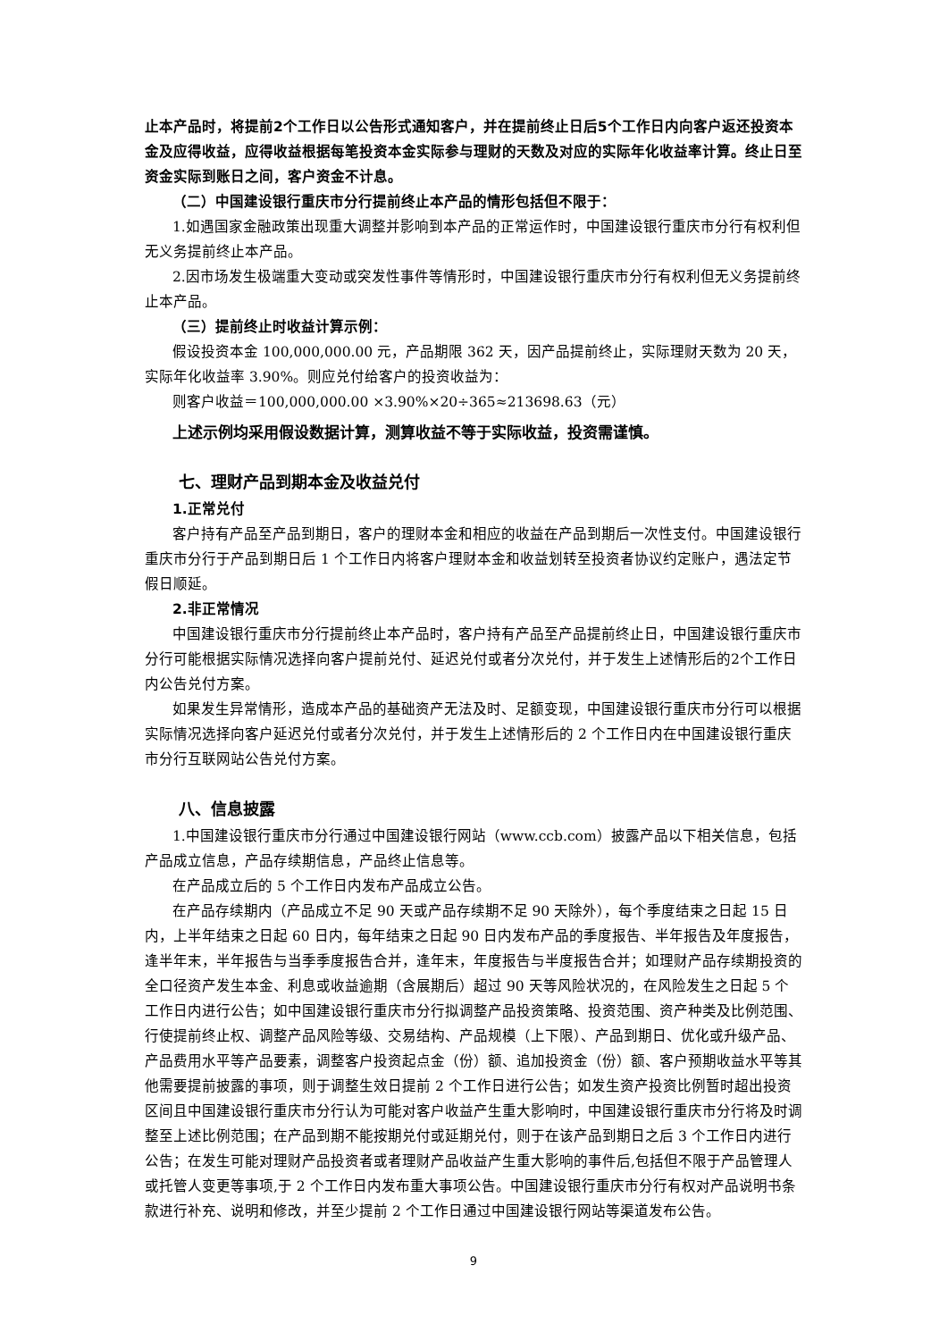止本产品时，将提前2个工作日以公告形式通知客户，并在提前终止日后5个工作日内向客户返还投资本金及应得收益，应得收益根据每笔投资本金实际参与理财的天数及对应的实际年化收益率计算。终止日至资金实际到账日之间，客户资金不计息。
（二）中国建设银行重庆市分行提前终止本产品的情形包括但不限于：
1.如遇国家金融政策出现重大调整并影响到本产品的正常运作时，中国建设银行重庆市分行有权利但无义务提前终止本产品。
2.因市场发生极端重大变动或突发性事件等情形时，中国建设银行重庆市分行有权利但无义务提前终止本产品。
（三）提前终止时收益计算示例：
假设投资本金 100,000,000.00 元，产品期限 362 天，因产品提前终止，实际理财天数为 20 天，实际年化收益率 3.90%。则应兑付给客户的投资收益为：
则客户收益＝100,000,000.00 ×3.90%×20÷365≈213698.63（元）
上述示例均采用假设数据计算，测算收益不等于实际收益，投资需谨慎。
七、理财产品到期本金及收益兑付
1.正常兑付
客户持有产品至产品到期日，客户的理财本金和相应的收益在产品到期后一次性支付。中国建设银行重庆市分行于产品到期日后 1 个工作日内将客户理财本金和收益划转至投资者协议约定账户，遇法定节假日顺延。
2.非正常情况
中国建设银行重庆市分行提前终止本产品时，客户持有产品至产品提前终止日，中国建设银行重庆市分行可能根据实际情况选择向客户提前兑付、延迟兑付或者分次兑付，并于发生上述情形后的2个工作日内公告兑付方案。
如果发生异常情形，造成本产品的基础资产无法及时、足额变现，中国建设银行重庆市分行可以根据实际情况选择向客户延迟兑付或者分次兑付，并于发生上述情形后的 2 个工作日内在中国建设银行重庆市分行互联网站公告兑付方案。
八、信息披露
1.中国建设银行重庆市分行通过中国建设银行网站（www.ccb.com）披露产品以下相关信息，包括产品成立信息，产品存续期信息，产品终止信息等。
在产品成立后的 5 个工作日内发布产品成立公告。
在产品存续期内（产品成立不足 90 天或产品存续期不足 90 天除外），每个季度结束之日起 15 日内，上半年结束之日起 60 日内，每年结束之日起 90 日内发布产品的季度报告、半年报告及年度报告，逢半年末，半年报告与当季季度报告合并，逢年末，年度报告与半度报告合并；如理财产品存续期投资的全口径资产发生本金、利息或收益逾期（含展期后）超过 90 天等风险状况的，在风险发生之日起 5 个工作日内进行公告；如中国建设银行重庆市分行拟调整产品投资策略、投资范围、资产种类及比例范围、行使提前终止权、调整产品风险等级、交易结构、产品规模（上下限）、产品到期日、优化或升级产品、产品费用水平等产品要素，调整客户投资起点金（份）额、追加投资金（份）额、客户预期收益水平等其他需要提前披露的事项，则于调整生效日提前 2 个工作日进行公告；如发生资产投资比例暂时超出投资区间且中国建设银行重庆市分行认为可能对客户收益产生重大影响时，中国建设银行重庆市分行将及时调整至上述比例范围；在产品到期不能按期兑付或延期兑付，则于在该产品到期日之后 3 个工作日内进行公告；在发生可能对理财产品投资者或者理财产品收益产生重大影响的事件后,包括但不限于产品管理人或托管人变更等事项,于 2 个工作日内发布重大事项公告。中国建设银行重庆市分行有权对产品说明书条款进行补充、说明和修改，并至少提前 2 个工作日通过中国建设银行网站等渠道发布公告。
9